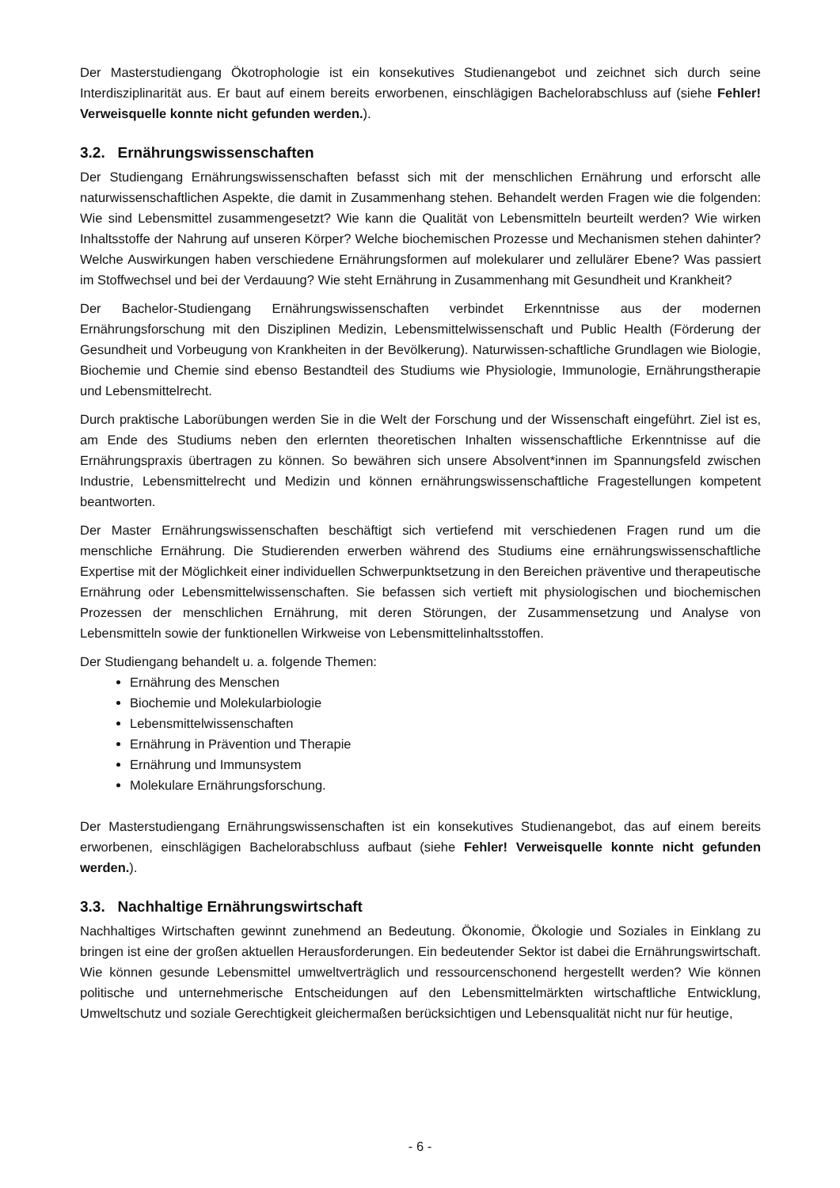Der Masterstudiengang Ökotrophologie ist ein konsekutives Studienangebot und zeichnet sich durch seine Interdisziplinarität aus. Er baut auf einem bereits erworbenen, einschlägigen Bachelorabschluss auf (siehe Fehler! Verweisquelle konnte nicht gefunden werden.).
3.2. Ernährungswissenschaften
Der Studiengang Ernährungswissenschaften befasst sich mit der menschlichen Ernährung und erforscht alle naturwissenschaftlichen Aspekte, die damit in Zusammenhang stehen. Behandelt werden Fragen wie die folgenden: Wie sind Lebensmittel zusammengesetzt? Wie kann die Qualität von Lebensmitteln beurteilt werden? Wie wirken Inhaltsstoffe der Nahrung auf unseren Körper? Welche biochemischen Prozesse und Mechanismen stehen dahinter? Welche Auswirkungen haben verschiedene Ernährungsformen auf molekularer und zellulärer Ebene? Was passiert im Stoffwechsel und bei der Verdauung? Wie steht Ernährung in Zusammenhang mit Gesundheit und Krankheit?
Der Bachelor-Studiengang Ernährungswissenschaften verbindet Erkenntnisse aus der modernen Ernährungsforschung mit den Disziplinen Medizin, Lebensmittelwissenschaft und Public Health (Förderung der Gesundheit und Vorbeugung von Krankheiten in der Bevölkerung). Naturwissen-schaftliche Grundlagen wie Biologie, Biochemie und Chemie sind ebenso Bestandteil des Studiums wie Physiologie, Immunologie, Ernährungstherapie und Lebensmittelrecht.
Durch praktische Laborübungen werden Sie in die Welt der Forschung und der Wissenschaft eingeführt. Ziel ist es, am Ende des Studiums neben den erlernten theoretischen Inhalten wissenschaftliche Erkenntnisse auf die Ernährungspraxis übertragen zu können. So bewähren sich unsere Absolvent*innen im Spannungsfeld zwischen Industrie, Lebensmittelrecht und Medizin und können ernährungswissenschaftliche Fragestellungen kompetent beantworten.
Der Master Ernährungswissenschaften beschäftigt sich vertiefend mit verschiedenen Fragen rund um die menschliche Ernährung. Die Studierenden erwerben während des Studiums eine ernährungswissenschaftliche Expertise mit der Möglichkeit einer individuellen Schwerpunktsetzung in den Bereichen präventive und therapeutische Ernährung oder Lebensmittelwissenschaften. Sie befassen sich vertieft mit physiologischen und biochemischen Prozessen der menschlichen Ernährung, mit deren Störungen, der Zusammensetzung und Analyse von Lebensmitteln sowie der funktionellen Wirkweise von Lebensmittelinhaltsstoffen.
Der Studiengang behandelt u. a. folgende Themen:
Ernährung des Menschen
Biochemie und Molekularbiologie
Lebensmittelwissenschaften
Ernährung in Prävention und Therapie
Ernährung und Immunsystem
Molekulare Ernährungsforschung.
Der Masterstudiengang Ernährungswissenschaften ist ein konsekutives Studienangebot, das auf einem bereits erworbenen, einschlägigen Bachelorabschluss aufbaut (siehe Fehler! Verweisquelle konnte nicht gefunden werden.).
3.3. Nachhaltige Ernährungswirtschaft
Nachhaltiges Wirtschaften gewinnt zunehmend an Bedeutung. Ökonomie, Ökologie und Soziales in Einklang zu bringen ist eine der großen aktuellen Herausforderungen. Ein bedeutender Sektor ist dabei die Ernährungswirtschaft. Wie können gesunde Lebensmittel umweltverträglich und ressourcenschonend hergestellt werden? Wie können politische und unternehmerische Entscheidungen auf den Lebensmittelmärkten wirtschaftliche Entwicklung, Umweltschutz und soziale Gerechtigkeit gleichermaßen berücksichtigen und Lebensqualität nicht nur für heutige,
- 6 -